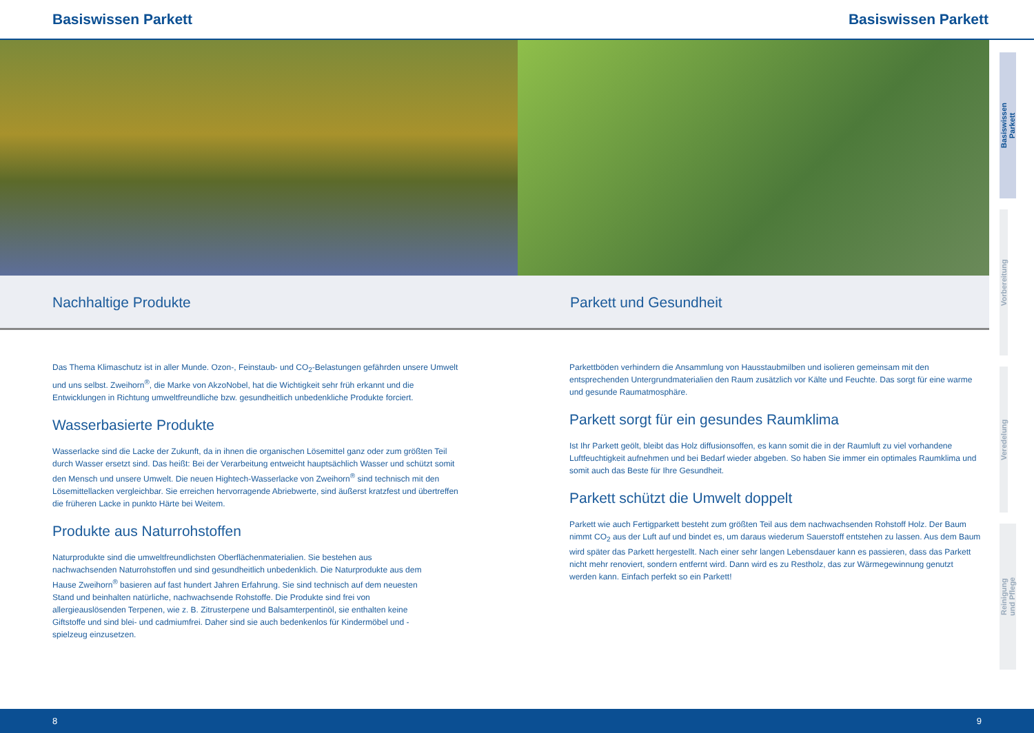Basiswissen Parkett Basiswissen Parkett
Nachhaltige Produkte Parkett und Gesundheit
Das Thema Klimaschutz ist in aller Munde. Ozon-, Feinstaub- und CO<sub>2</sub>-Belastungen gefährden unsere Umwelt und uns selbst. Zweihorn<sup>®</sup>, die Marke von AkzoNobel, hat die Wichtigkeit sehr früh erkannt und die Entwicklungen in Richtung umweltfreundliche bzw. gesundheitlich unbedenkliche Produkte forciert.
Wasserbasierte Produkte
Wasserlacke sind die Lacke der Zukunft, da in ihnen die organischen Lösemittel ganz oder zum größten Teil durch Wasser ersetzt sind. Das heißt: Bei der Verarbeitung entweicht hauptsächlich Wasser und schützt somit den Mensch und unsere Umwelt. Die neuen Hightech-Wasserlacke von Zweihorn<sup>®</sup> sind technisch mit den Lösemittellacken vergleichbar. Sie erreichen hervorragende Abriebwerte, sind äußerst kratzfest und übertreffen die früheren Lacke in punkto Härte bei Weitem.
Produkte aus Naturrohstoffen
Naturprodukte sind die umweltfreundlichsten Oberflächenmaterialien. Sie bestehen aus nachwachsenden Naturrohstoffen und sind gesundheitlich unbedenklich. Die Naturprodukte aus dem Hause Zweihorn<sup>®</sup> basieren auf fast hundert Jahren Erfahrung. Sie sind technisch auf dem neuesten Stand und beinhalten natürliche, nachwachsende Rohstoffe. Die Produkte sind frei von allergieauslösenden Terpenen, wie z. B. Zitrusterpene und Balsamterpentinöl, sie enthalten keine Giftstoffe und sind blei- und cadmiumfrei. Daher sind sie auch bedenkenlos für Kindermöbel und -spielzeug einzusetzen.
Parkettböden verhindern die Ansammlung von Hausstaubmilben und isolieren gemeinsam mit den entsprechenden Untergrundmaterialien den Raum zusätzlich vor Kälte und Feuchte. Das sorgt für eine warme und gesunde Raumatmosphäre.
Parkett sorgt für ein gesundes Raumklima
Ist Ihr Parkett geölt, bleibt das Holz diffusionsoffen, es kann somit die in der Raumluft zu viel vorhandene Luftfeuchtigkeit aufnehmen und bei Bedarf wieder abgeben. So haben Sie immer ein optimales Raumklima und somit auch das Beste für Ihre Gesundheit.
Parkett schützt die Umwelt doppelt
Parkett wie auch Fertigparkett besteht zum größten Teil aus dem nachwachsenden Rohstoff Holz. Der Baum nimmt CO<sub>2</sub> aus der Luft auf und bindet es, um daraus wiederum Sauerstoff entstehen zu lassen. Aus dem Baum wird später das Parkett hergestellt. Nach einer sehr langen Lebensdauer kann es passieren, dass das Parkett nicht mehr renoviert, sondern entfernt wird. Dann wird es zu Restholz, das zur Wärmegewinnung genutzt werden kann. Einfach perfekt so ein Parkett!
Basiswissen
Parkett
Vorbereitung
Veredelung
Reinigung
und Pflege
8 9